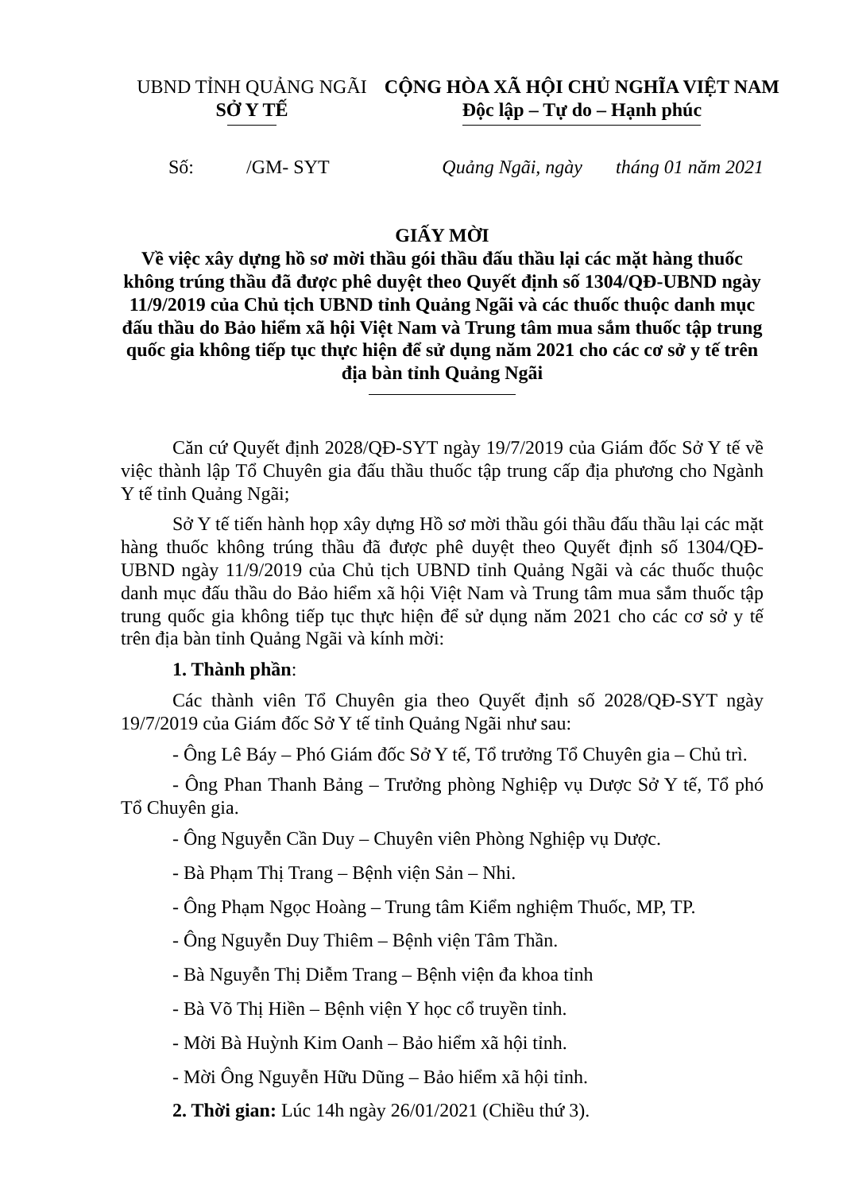UBND TỈNH QUẢNG NGÃI
SỞ Y TẾ
CỘNG HÒA XÃ HỘI CHỦ NGHĨA VIỆT NAM
Độc lập – Tự do – Hạnh phúc
Số: /GM- SYT Quảng Ngãi, ngày tháng 01 năm 2021
GIẤY MỜI
Về việc xây dựng hồ sơ mời thầu gói thầu đấu thầu lại các mặt hàng thuốc không trúng thầu đã được phê duyệt theo Quyết định số 1304/QĐ-UBND ngày 11/9/2019 của Chủ tịch UBND tỉnh Quảng Ngãi và các thuốc thuộc danh mục đấu thầu do Bảo hiểm xã hội Việt Nam và Trung tâm mua sắm thuốc tập trung quốc gia không tiếp tục thực hiện để sử dụng năm 2021 cho các cơ sở y tế trên địa bàn tỉnh Quảng Ngãi
Căn cứ Quyết định 2028/QĐ-SYT ngày 19/7/2019 của Giám đốc Sở Y tế về việc thành lập Tổ Chuyên gia đấu thầu thuốc tập trung cấp địa phương cho Ngành Y tế tỉnh Quảng Ngãi;
Sở Y tế tiến hành họp xây dựng Hồ sơ mời thầu gói thầu đấu thầu lại các mặt hàng thuốc không trúng thầu đã được phê duyệt theo Quyết định số 1304/QĐ-UBND ngày 11/9/2019 của Chủ tịch UBND tỉnh Quảng Ngãi và các thuốc thuộc danh mục đấu thầu do Bảo hiểm xã hội Việt Nam và Trung tâm mua sắm thuốc tập trung quốc gia không tiếp tục thực hiện để sử dụng năm 2021 cho các cơ sở y tế trên địa bàn tỉnh Quảng Ngãi và kính mời:
1. Thành phần:
Các thành viên Tổ Chuyên gia theo Quyết định số 2028/QĐ-SYT ngày 19/7/2019 của Giám đốc Sở Y tế tỉnh Quảng Ngãi như sau:
- Ông Lê Báy – Phó Giám đốc Sở Y tế, Tổ trưởng Tổ Chuyên gia – Chủ trì.
- Ông Phan Thanh Bảng – Trưởng phòng Nghiệp vụ Dược Sở Y tế, Tổ phó Tổ Chuyên gia.
- Ông Nguyễn Cần Duy – Chuyên viên Phòng Nghiệp vụ Dược.
- Bà Phạm Thị Trang – Bệnh viện Sản – Nhi.
- Ông Phạm Ngọc Hoàng – Trung tâm Kiểm nghiệm Thuốc, MP, TP.
- Ông Nguyễn Duy Thiêm – Bệnh viện Tâm Thần.
- Bà Nguyễn Thị Diễm Trang – Bệnh viện đa khoa tỉnh
- Bà Võ Thị Hiền – Bệnh viện Y học cổ truyền tỉnh.
- Mời Bà Huỳnh Kim Oanh – Bảo hiểm xã hội tỉnh.
- Mời Ông Nguyễn Hữu Dũng – Bảo hiểm xã hội tỉnh.
2. Thời gian: Lúc 14h ngày 26/01/2021 (Chiều thứ 3).